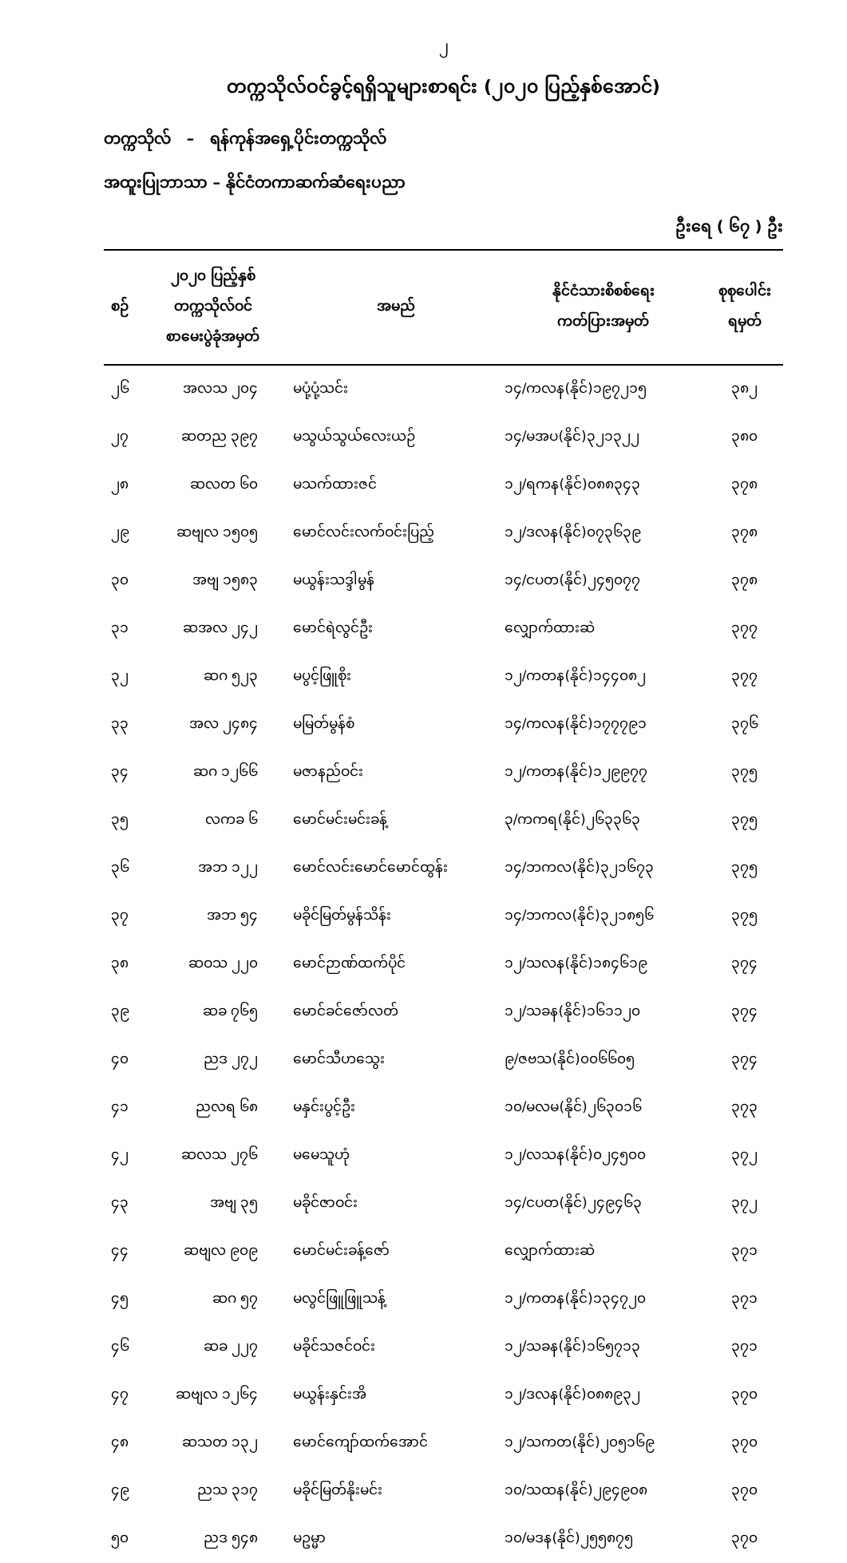၂
တက္ကသိုလ်ဝင်ခွင့်ရရှိသူများစာရင်း (၂၀၂၀ ပြည့်နှစ်အောင်)
တက္ကသိုလ် – ရန်ကုန်အရှေ့ပိုင်းတက္ကသိုလ်
အထူးပြုဘာသာ – နိုင်ငံတကာဆက်ဆံရေးပညာ
ဦးရေ ( ၆၇ ) ဦး
| စဉ် | ၂၀၂၀ ပြည့်နှစ် တက္ကသိုလ်ဝင် စာမေးပွဲခုံအမှတ် | အမည် | နိုင်ငံသားစိစစ်ရေး ကတ်ပြားအမှတ် | စုစုပေါင်း ရမှတ် |
| --- | --- | --- | --- | --- |
| ၂၆ | အလသ ၂၀၄ | မပုံ့ပုံ့သင်း | ၁၄/ကလန(နိုင်)၁၉၇၂၁၅ | ၃၈၂ |
| ၂၇ | ဆတည ၃၉၇ | မသွယ်သွယ်လေးယဉ် | ၁၄/မအပ(နိုင်)၃၂၁၃၂၂ | ၃၈၀ |
| ၂၈ | ဆလတ ၆၀ | မသက်ထားဇင် | ၁၂/ရကန(နိုင်)၀၈၈၃၄၃ | ၃၇၈ |
| ၂၉ | ဆဗျလ ၁၅၀၅ | မောင်လင်းလက်ဝင်းပြည့် | ၁၂/ဒလန(နိုင်)၀၇၃၆၃၉ | ၃၇၈ |
| ၃၀ | အဗျ ၁၅၈၃ | မယွန်းသဒ္ဒါမွန် | ၁၄/ငပတ(နိုင်)၂၄၅၀၇၇ | ၃၇၈ |
| ၃၁ | ဆအလ ၂၄၂ | မောင်ရဲလွင်ဦး | လျှောက်ထားဆဲ | ၃၇၇ |
| ၃၂ | ဆဂ ၅၂၃ | မပွင့်ဖြူစိုး | ၁၂/ကတန(နိုင်)၁၄၄၀၈၂ | ၃၇၇ |
| ၃၃ | အလ ၂၄၈၄ | မမြတ်မွန်စံ | ၁၄/ကလန(နိုင်)၁၇၇၇၉၁ | ၃၇၆ |
| ၃၄ | ဆဂ ၁၂၆၆ | မဇာနည်ဝင်း | ၁၂/ကတန(နိုင်)၁၂၉၉၇၇ | ၃၇၅ |
| ၃၅ | လကခ ၆ | မောင်မင်းမင်းခန့် | ၃/ကကရ(နိုင်)၂၆၃၃၆၃ | ၃၇၅ |
| ၃၆ | အဘ ၁၂၂ | မောင်လင်းမောင်မောင်ထွန်း | ၁၄/ဘကလ(နိုင်)၃၂၁၆၇၃ | ၃၇၅ |
| ၃၇ | အဘ ၅၄ | မခိုင်မြတ်မွန်သိန်း | ၁၄/ဘကလ(နိုင်)၃၂၁၈၅၆ | ၃၇၅ |
| ၃၈ | ဆဝသ ၂၂၀ | မောင်ဉာဏ်ထက်ပိုင် | ၁၂/သလန(နိုင်)၁၈၄၆၁၉ | ၃၇၄ |
| ၃၉ | ဆခ ၇၆၅ | မောင်ခင်ဇော်လတ် | ၁၂/သခန(နိုင်)၁၆၁၁၂၀ | ၃၇၄ |
| ၄၀ | ညဒ ၂၇၂ | မောင်သီဟသွေး | ၉/ဇဗသ(နိုင်)၀၀၆၆၀၅ | ၃၇၄ |
| ၄၁ | ညလရ ၆၈ | မနှင်းပွင့်ဦး | ၁၀/မလမ(နိုင်)၂၆၃၀၁၆ | ၃၇၃ |
| ၄၂ | ဆလသ ၂၇၆ | မမေသူဟုံ | ၁၂/လသန(နိုင်)၀၂၄၅၀၀ | ၃၇၂ |
| ၄၃ | အဗျ ၃၅ | မခိုင်ဇာဝင်း | ၁၄/ငပတ(နိုင်)၂၄၉၄၆၃ | ၃၇၂ |
| ၄၄ | ဆဗျလ ၉၀၉ | မောင်မင်းခန့်ဇော် | လျှောက်ထားဆဲ | ၃၇၁ |
| ၄၅ | ဆဂ ၅၇ | မလွင်ဖြူဖြူသန့် | ၁၂/ကတန(နိုင်)၁၃၄၇၂၀ | ၃၇၁ |
| ၄၆ | ဆခ ၂၂၇ | မခိုင်သဇင်ဝင်း | ၁၂/သခန(နိုင်)၁၆၅၇၁၃ | ၃၇၁ |
| ၄၇ | ဆဗျလ ၁၂၆၄ | မယွန်းနှင်းအိ | ၁၂/ဒလန(နိုင်)၀၈၈၉၃၂ | ၃၇၀ |
| ၄၈ | ဆသတ ၁၃၂ | မောင်ကျော်ထက်အောင် | ၁၂/သကတ(နိုင်)၂၀၅၁၆၉ | ၃၇၀ |
| ၄၉ | ညသ ၃၁၇ | မခိုင်မြတ်နိုးမင်း | ၁၀/သထန(နိုင်)၂၉၄၉၀၈ | ၃၇၀ |
| ၅၀ | ညဒ ၅၄၈ | မဥမ္မာ | ၁၀/မဒန(နိုင်)၂၅၅၈၇၅ | ၃၇၀ |